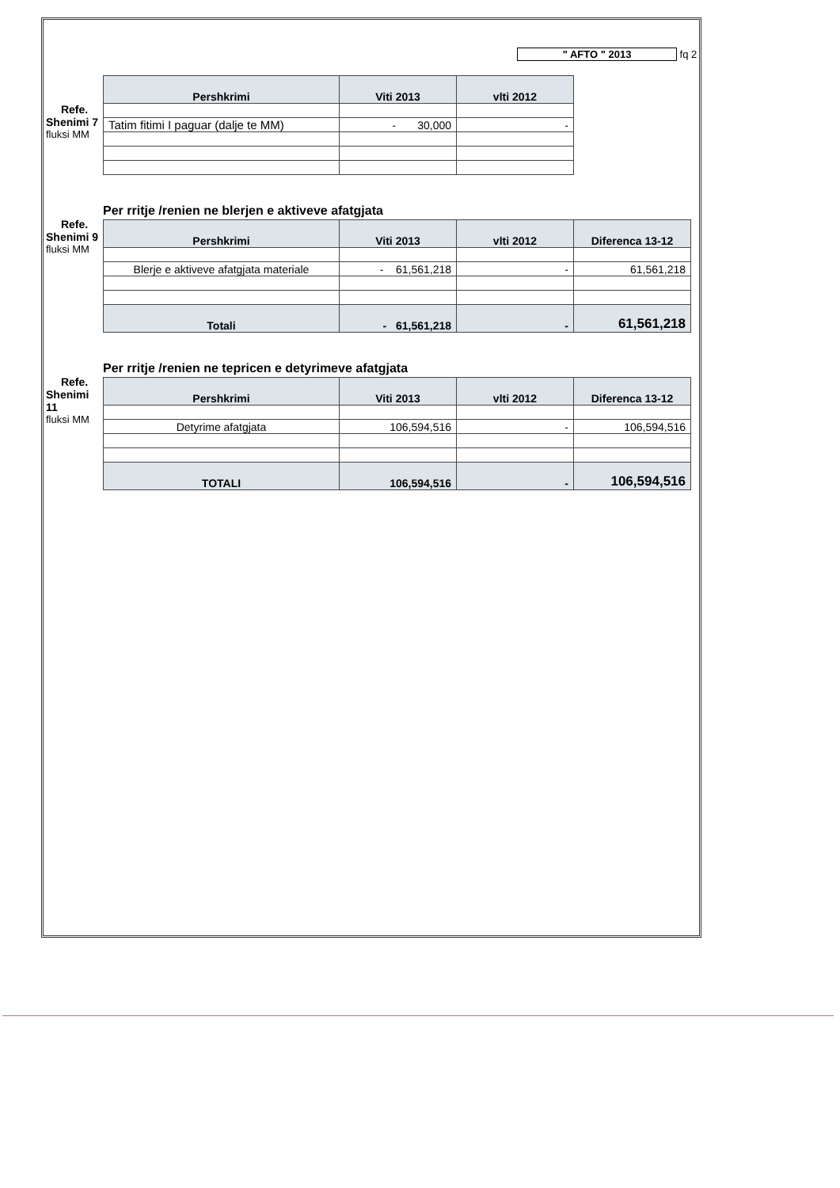" AFTO " 2013 fq 2
Refe.
Shenimi 7
fluksi MM
| Pershkrimi | Viti 2013 | vlti 2012 |
| --- | --- | --- |
| Tatim fitimi I paguar (dalje te MM) | - 30,000 | - |
Refe.
Shenimi 9
fluksi MM
Per rritje /renien ne blerjen e aktiveve afatgjata
| Pershkrimi | Viti 2013 | vlti 2012 | Diferenca 13-12 |
| --- | --- | --- | --- |
| Blerje e aktiveve afatgjata materiale | - 61,561,218 | - | 61,561,218 |
| Totali | - 61,561,218 | - | 61,561,218 |
Refe.
Shenimi 11
fluksi MM
Per rritje /renien ne tepricen e detyrimeve afatgjata
| Pershkrimi | Viti 2013 | vlti 2012 | Diferenca 13-12 |
| --- | --- | --- | --- |
| Detyrime afatgjata | 106,594,516 | - | 106,594,516 |
| TOTALI | 106,594,516 | - | 106,594,516 |